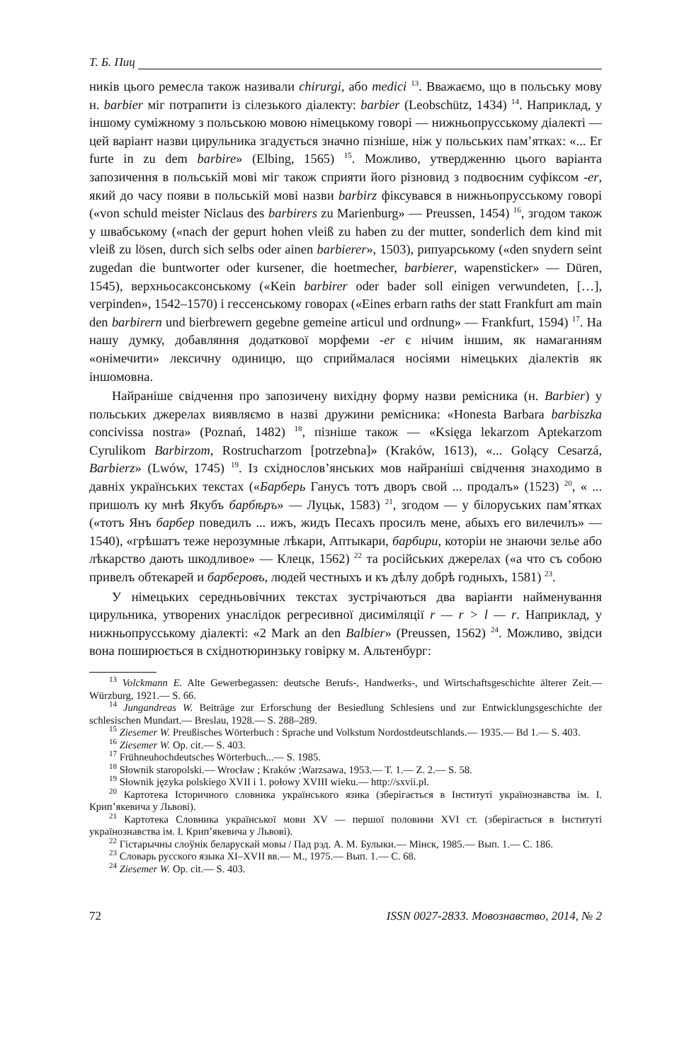Т. Б. Пиц
ників цього ремесла також називали chirurgi, або medici <sup>13</sup>. Вважаємо, що в польську мову н. barbier міг потрапити із сілезького діалекту: barbier (Leobschütz, 1434) <sup>14</sup>. Наприклад, у іншому суміжному з польською мовою німецькому говорі — нижньопрусському діалекті — цей варіант назви цирульника згадується значно пізніше, ніж у польських пам’ятках: «... Er furte in zu dem barbire» (Elbing, 1565) <sup>15</sup>. Можливо, утвердженню цього варіанта запозичення в польській мові міг також сприяти його різновид з подвоєним суфіксом -er, який до часу появи в польській мові назви barbirz фіксувався в нижньопрусському говорі («von schuld meister Niclaus des barbirers zu Marienburg» — Preussen, 1454) <sup>16</sup>, згодом також у швабському («nach der gepurt hohen vleiß zu haben zu der mutter, sonderlich dem kind mit vleiß zu lösen, durch sich selbs oder ainen barbierer», 1503), рипуарському («den snydern seint zugedan die buntworter oder kursener, die hoetmecher, barbierer, wapensticker» — Düren, 1545), верхньосаксонському («Kein barbirer oder bader soll einigen verwundeten, […], verpinden», 1542–1570) і гессенському говорах («Eines erbarn raths der statt Frankfurt am main den barbirern und bierbrewern gegebne gemeine articul und ordnung» — Frankfurt, 1594) <sup>17</sup>. На нашу думку, добавляння додаткової морфеми -er є нічим іншим, як намаганням «онімечити» лексичну одиницю, що сприймалася носіями німецьких діалектів як іншомовна.
Найраніше свідчення про запозичену вихідну форму назви ремісника (н. Barbier) у польських джерелах виявляємо в назві дружини ремісника: «Honesta Barbara barbiszka concivissa nostra» (Poznań, 1482) <sup>18</sup>, пізніше також — «Księga lekarzom Aptekarzom Cyrulikom Barbirzom, Rostrucharzom [potrzebna]» (Kraków, 1613), «... Golący Cesarzá, Barbierz» (Lwów, 1745) <sup>19</sup>. Із східнослов’янських мов найраніші свідчення знаходимо в давніх українських текстах («Барберь Ганусъ тотъ дворъ свой ... продалъ» (1523) <sup>20</sup>, « ... пришолъ ку мнѣ Якубъ барбѣръ» — Луцьк, 1583) <sup>21</sup>, згодом — у білоруських пам’ятках («тотъ Янъ барбер поведилъ ... ижъ, жидъ Песахъ просилъ мене, абыхъ его вилечилъ» — 1540), «грѣшатъ теже нерозумные лѣкари, Аптыкари, барбири, которіи не знаючи зелье або лѣкарство дають шкодливое» — Клецк, 1562) <sup>22</sup> та російських джерелах («а что съ собою привелъ обтекарей и барберовъ, людей честныхъ и къ дѣлу добрѣ годныхъ, 1581) <sup>23</sup>.
У німецьких середньовічних текстах зустрічаються два варіанти найменування цирульника, утворених унаслідок регресивної дисиміляції r — r > l — r. Наприклад, у нижньопрусському діалекті: «2 Mark an den Balbier» (Preussen, 1562) <sup>24</sup>. Можливо, звідси вона поширюється в східнотюринзьку говірку м. Альтенбург:
<sup>13</sup> Volckmann E. Alte Gewerbegassen: deutsche Berufs-, Handwerks-, und Wirtschaftsgeschichte älterer Zeit.— Würzburg, 1921.— S. 66.
<sup>14</sup> Jungandreas W. Beiträge zur Erforschung der Besiedlung Schlesiens und zur Entwicklungsgeschichte der schlesischen Mundart.— Breslau, 1928.— S. 288–289.
<sup>15</sup> Ziesemer W. Preußisches Wörterbuch : Sprache und Volkstum Nordostdeutschlands.— 1935.— Bd 1.— S. 403.
<sup>16</sup> Ziesemer W. Op. cit.— S. 403.
<sup>17</sup> Frühneuhochdeutsches Wörterbuch...— S. 1985.
<sup>18</sup> Słownik staropolski.— Wrocław ; Kraków ;Warzsawa, 1953.— T. 1.— Z. 2.— S. 58.
<sup>19</sup> Słownik języka polskiego XVII i 1. połowy XVIII wieku.— http://sxvii.pl.
<sup>20</sup> Картотека Історичного словника українського язика (зберігається в Інституті українознавства ім. І. Крип’якевича у Львові).
<sup>21</sup> Картотека Словника української мови XV — першої половини XVI ст. (зберігається в Інституті українознавства ім. І. Крип’якевича у Львові).
<sup>22</sup> Гістарычны слоўнік беларускай мовы / Пад рэд. А. М. Булыки.— Мінск, 1985.— Вып. 1.— С. 186.
<sup>23</sup> Словарь русского языка XI–XVII вв.— М., 1975.— Вып. 1.— С. 68.
<sup>24</sup> Ziesemer W. Op. cit.— S. 403.
72 ISSN 0027-2833. Мовознавство, 2014, № 2